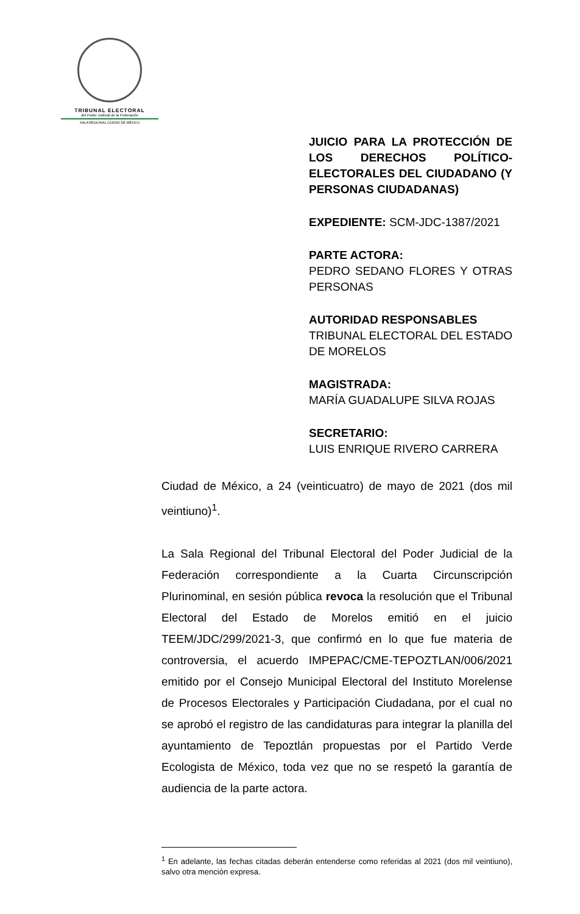TRIBUNAL ELECTORAL
del Poder Judicial de la Federación
SALA REGIONAL CIUDAD DE MÉXICO
JUICIO PARA LA PROTECCIÓN DE LOS DERECHOS POLÍTICO-ELECTORALES DEL CIUDADANO (Y PERSONAS CIUDADANAS)
EXPEDIENTE: SCM-JDC-1387/2021
PARTE ACTORA:
PEDRO SEDANO FLORES Y OTRAS PERSONAS
AUTORIDAD RESPONSABLES
TRIBUNAL ELECTORAL DEL ESTADO DE MORELOS
MAGISTRADA:
MARÍA GUADALUPE SILVA ROJAS
SECRETARIO:
LUIS ENRIQUE RIVERO CARRERA
Ciudad de México, a 24 (veinticuatro) de mayo de 2021 (dos mil veintiuno)<sup>1</sup>.
La Sala Regional del Tribunal Electoral del Poder Judicial de la Federación correspondiente a la Cuarta Circunscripción Plurinominal, en sesión pública revoca la resolución que el Tribunal Electoral del Estado de Morelos emitió en el juicio TEEM/JDC/299/2021-3, que confirmó en lo que fue materia de controversia, el acuerdo IMPEPAC/CME-TEPOZTLAN/006/2021 emitido por el Consejo Municipal Electoral del Instituto Morelense de Procesos Electorales y Participación Ciudadana, por el cual no se aprobó el registro de las candidaturas para integrar la planilla del ayuntamiento de Tepoztlán propuestas por el Partido Verde Ecologista de México, toda vez que no se respetó la garantía de audiencia de la parte actora.
<sup>1</sup> En adelante, las fechas citadas deberán entenderse como referidas al 2021 (dos mil veintiuno), salvo otra mención expresa.